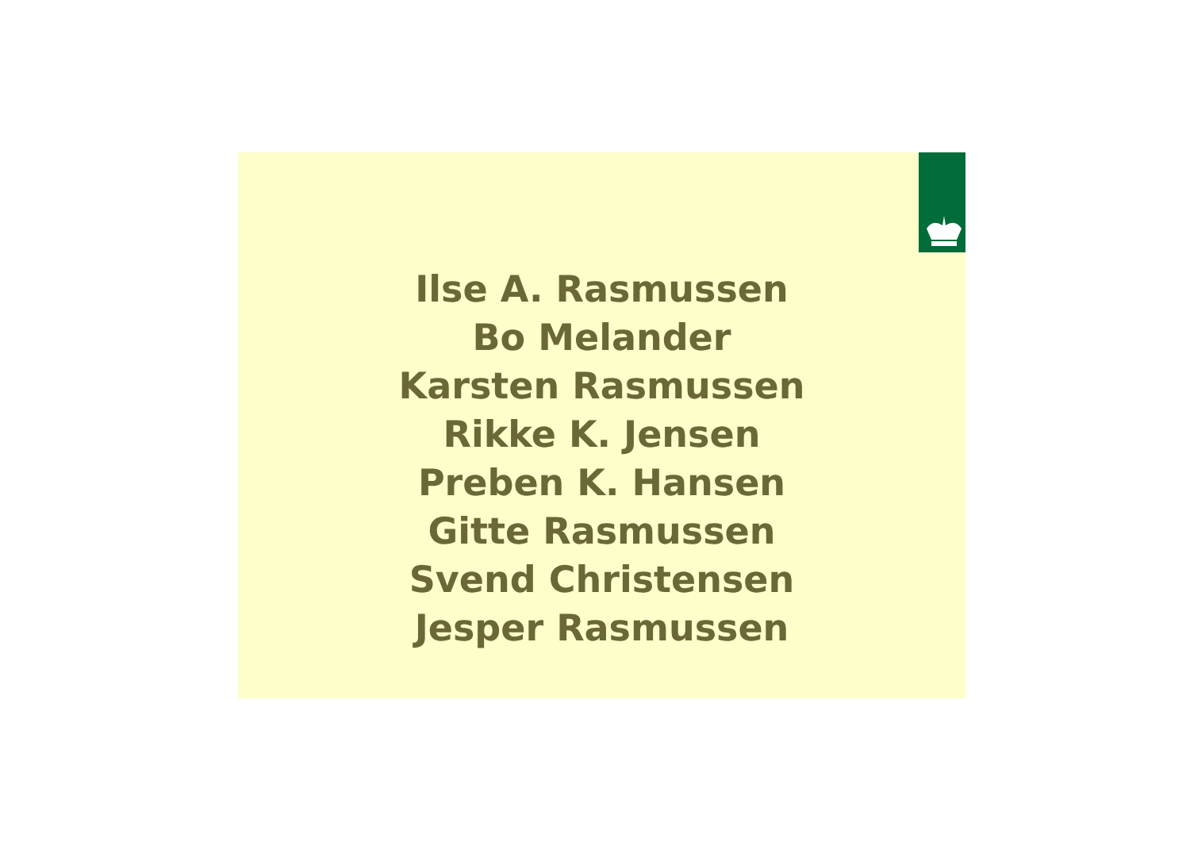Ilse A. Rasmussen
Bo Melander
Karsten Rasmussen
Rikke K. Jensen
Preben K. Hansen
Gitte Rasmussen
Svend Christensen
Jesper Rasmussen